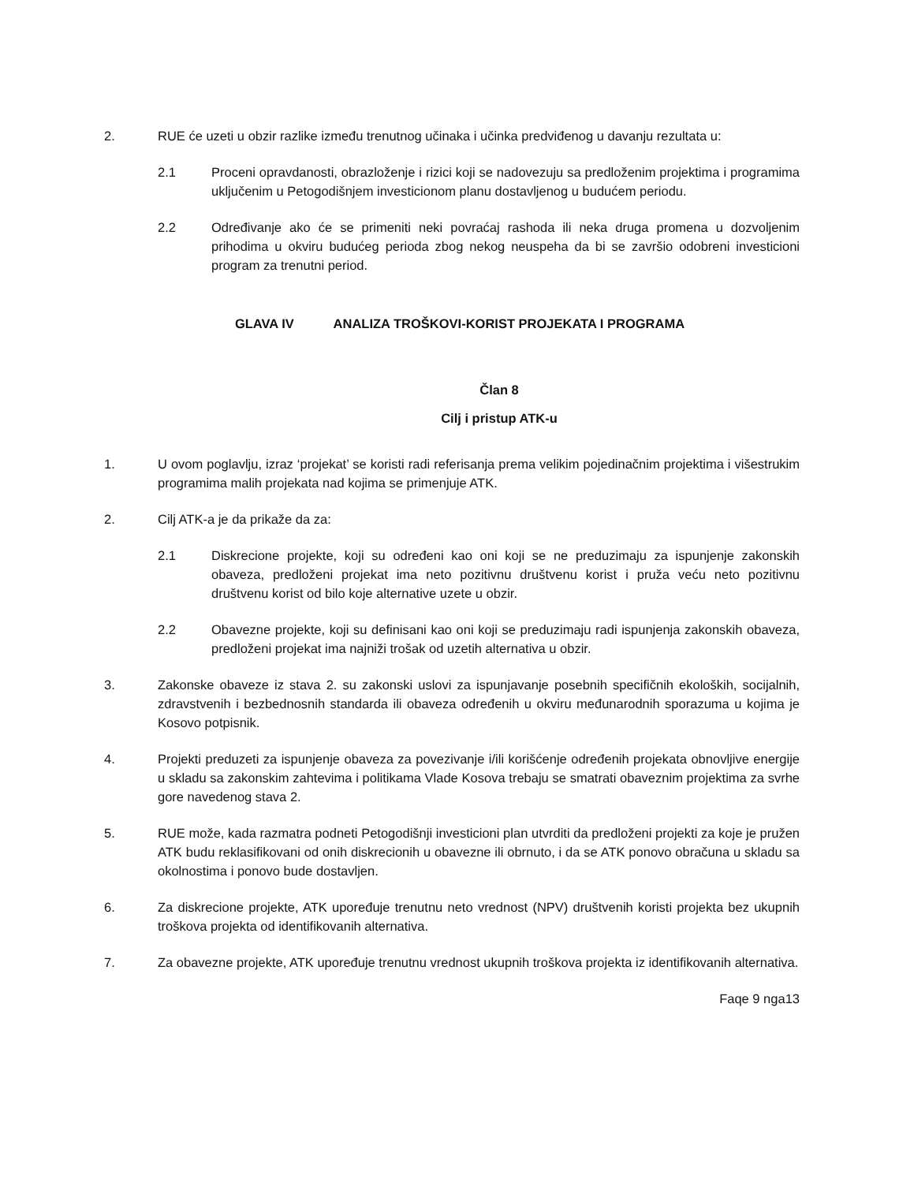2. RUE će uzeti u obzir razlike između trenutnog učinaka i učinka predviđenog u davanju rezultata u:
2.1 Proceni opravdanosti, obrazloženje i rizici koji se nadovezuju sa predloženim projektima i programima uključenim u Petogodišnjem investicionom planu dostavljenog u budućem periodu.
2.2 Određivanje ako će se primeniti neki povraćaj rashoda ili neka druga promena u dozvoljenim prihodima u okviru budućeg perioda zbog nekog neuspeha da bi se završio odobreni investicioni program za trenutni period.
GLAVA IV ANALIZA TROŠKOVI-KORIST PROJEKATA I PROGRAMA
Član 8
Cilj i pristup ATK-u
1. U ovom poglavlju, izraz ‘projekat’ se koristi radi referisanja prema velikim pojedinačnim projektima i višestrukim programima malih projekata nad kojima se primenjuje ATK.
2. Cilj ATK-a je da prikaže da za:
2.1 Diskrecione projekte, koji su određeni kao oni koji se ne preduzimaju za ispunjenje zakonskih obaveza, predloženi projekat ima neto pozitivnu društvenu korist i pruža veću neto pozitivnu društvenu korist od bilo koje alternative uzete u obzir.
2.2 Obavezne projekte, koji su definisani kao oni koji se preduzimaju radi ispunjenja zakonskih obaveza, predloženi projekat ima najniži trošak od uzetih alternativa u obzir.
3. Zakonske obaveze iz stava 2. su zakonski uslovi za ispunjavanje posebnih specifičnih ekoloških, socijalnih, zdravstvenih i bezbednosnih standarda ili obaveza određenih u okviru međunarodnih sporazuma u kojima je Kosovo potpisnik.
4. Projekti preduzeti za ispunjenje obaveza za povezivanje i/ili korišćenje određenih projekata obnovljive energije u skladu sa zakonskim zahtevima i politikama Vlade Kosova trebaju se smatrati obaveznim projektima za svrhe gore navedenog stava 2.
5. RUE može, kada razmatra podneti Petogodišnji investicioni plan utvrditi da predloženi projekti za koje je pružen ATK budu reklasifikovani od onih diskrecionih u obavezne ili obrnuto, i da se ATK ponovo obračuna u skladu sa okolnostima i ponovo bude dostavljen.
6. Za diskrecione projekte, ATK upoređuje trenutnu neto vrednost (NPV) društvenih koristi projekta bez ukupnih troškova projekta od identifikovanih alternativa.
7. Za obavezne projekte, ATK upoređuje trenutnu vrednost ukupnih troškova projekta iz identifikovanih alternativa.
Faqe 9 nga13